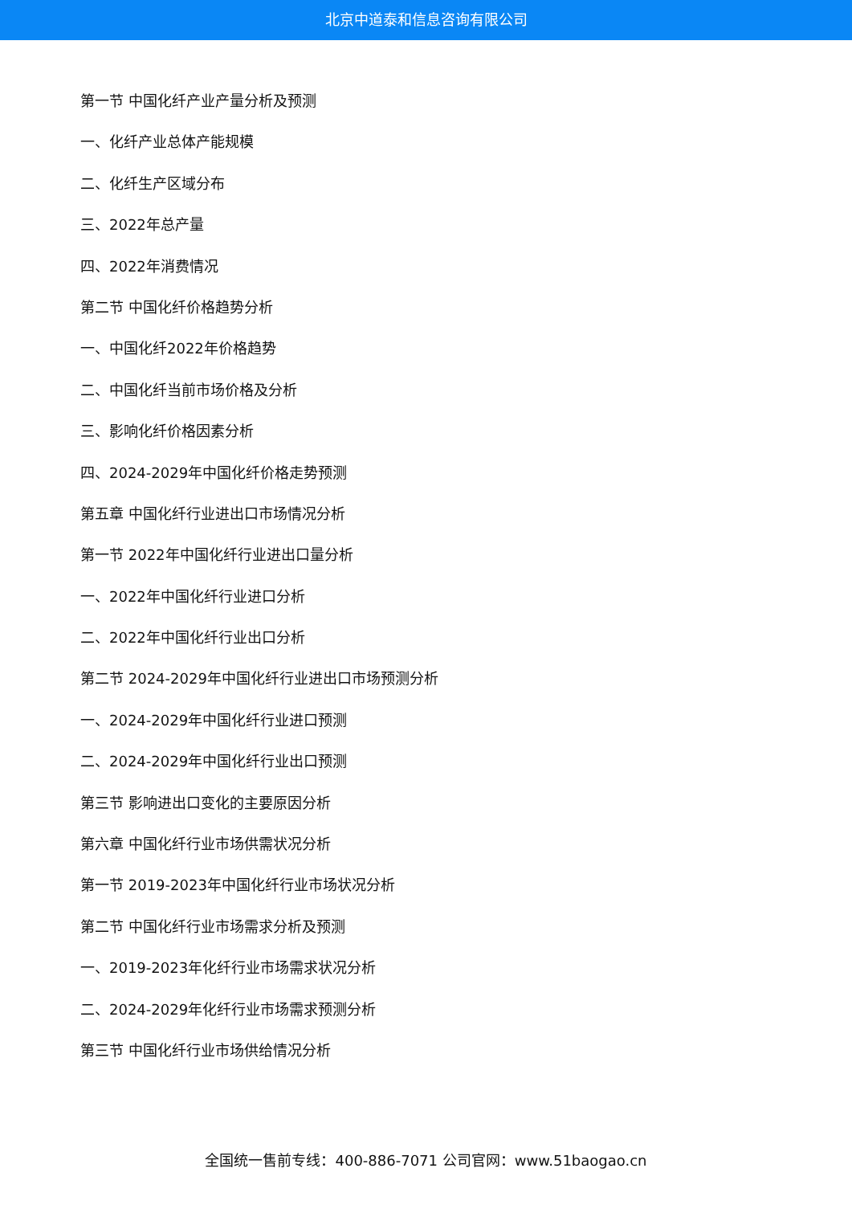北京中道泰和信息咨询有限公司
第一节 中国化纤产业产量分析及预测
一、化纤产业总体产能规模
二、化纤生产区域分布
三、2022年总产量
四、2022年消费情况
第二节 中国化纤价格趋势分析
一、中国化纤2022年价格趋势
二、中国化纤当前市场价格及分析
三、影响化纤价格因素分析
四、2024-2029年中国化纤价格走势预测
第五章 中国化纤行业进出口市场情况分析
第一节 2022年中国化纤行业进出口量分析
一、2022年中国化纤行业进口分析
二、2022年中国化纤行业出口分析
第二节 2024-2029年中国化纤行业进出口市场预测分析
一、2024-2029年中国化纤行业进口预测
二、2024-2029年中国化纤行业出口预测
第三节 影响进出口变化的主要原因分析
第六章 中国化纤行业市场供需状况分析
第一节 2019-2023年中国化纤行业市场状况分析
第二节 中国化纤行业市场需求分析及预测
一、2019-2023年化纤行业市场需求状况分析
二、2024-2029年化纤行业市场需求预测分析
第三节 中国化纤行业市场供给情况分析
全国统一售前专线：400-886-7071 公司官网：www.51baogao.cn